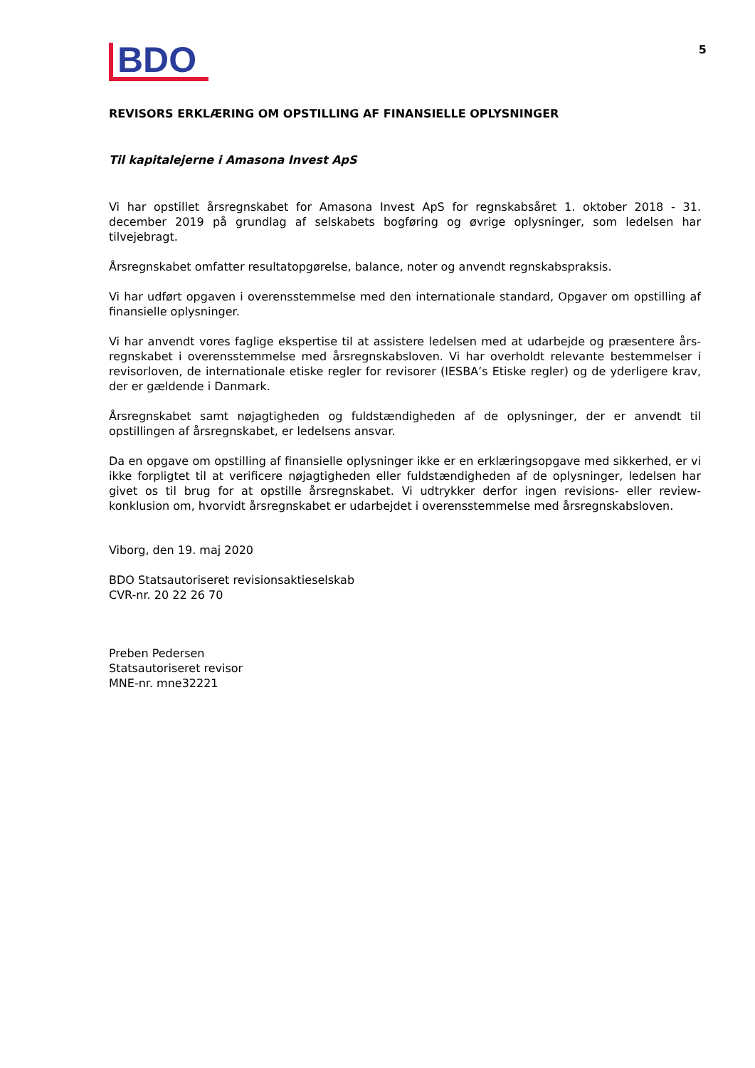BDO
5
REVISORS ERKLÆRING OM OPSTILLING AF FINANSIELLE OPLYSNINGER
Til kapitalejerne i Amasona Invest ApS
Vi har opstillet årsregnskabet for Amasona Invest ApS for regnskabsåret 1. oktober 2018 - 31. december 2019 på grundlag af selskabets bogføring og øvrige oplysninger, som ledelsen har tilvejebragt.
Årsregnskabet omfatter resultatopgørelse, balance, noter og anvendt regnskabspraksis.
Vi har udført opgaven i overensstemmelse med den internationale standard, Opgaver om opstilling af finansielle oplysninger.
Vi har anvendt vores faglige ekspertise til at assistere ledelsen med at udarbejde og præsentere års-regnskabet i overensstemmelse med årsregnskabsloven. Vi har overholdt relevante bestemmelser i revisorloven, de internationale etiske regler for revisorer (IESBA’s Etiske regler) og de yderligere krav, der er gældende i Danmark.
Årsregnskabet samt nøjagtigheden og fuldstændigheden af de oplysninger, der er anvendt til opstillingen af årsregnskabet, er ledelsens ansvar.
Da en opgave om opstilling af finansielle oplysninger ikke er en erklæringsopgave med sikkerhed, er vi ikke forpligtet til at verificere nøjagtigheden eller fuldstændigheden af de oplysninger, ledelsen har givet os til brug for at opstille årsregnskabet. Vi udtrykker derfor ingen revisions- eller review-konklusion om, hvorvidt årsregnskabet er udarbejdet i overensstemmelse med årsregnskabsloven.
Viborg, den 19. maj 2020
BDO Statsautoriseret revisionsaktieselskab
CVR-nr. 20 22 26 70
Preben Pedersen
Statsautoriseret revisor
MNE-nr. mne32221